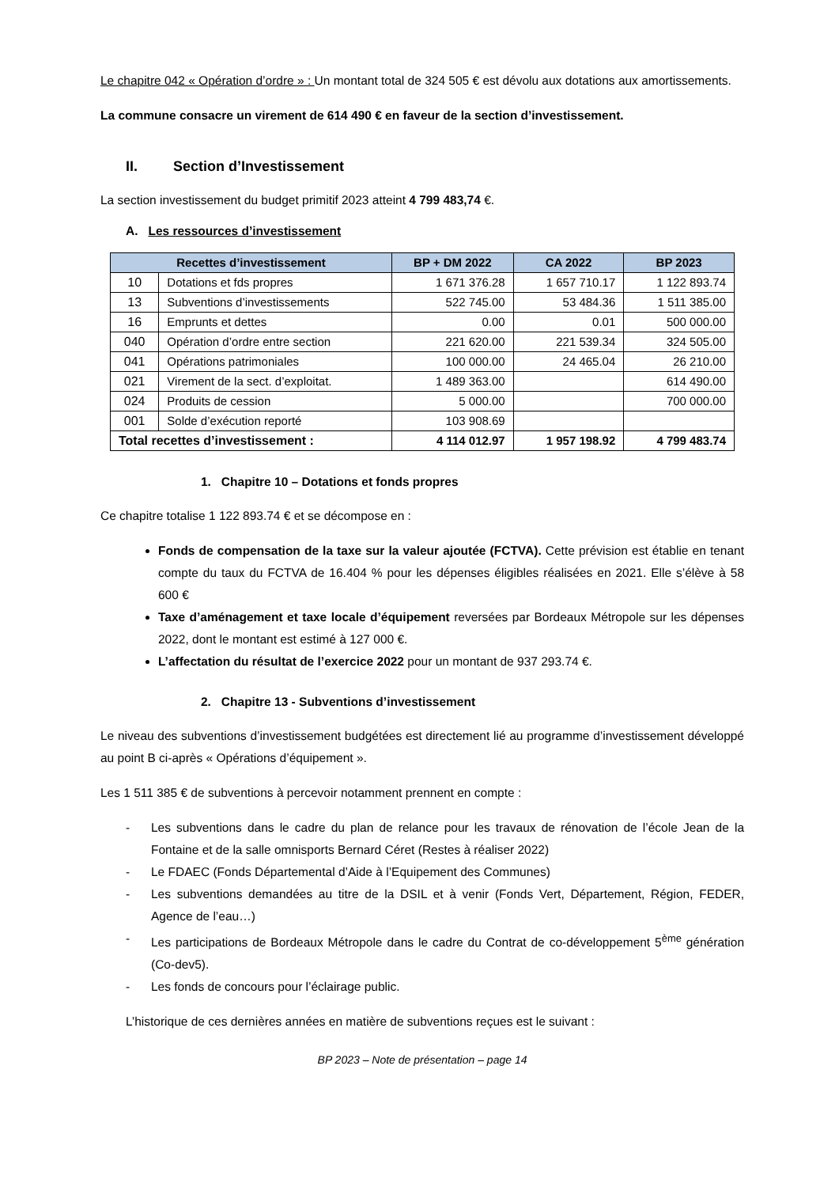Le chapitre 042 « Opération d’ordre » : Un montant total de 324 505 € est dévolu aux dotations aux amortissements.
La commune consacre un virement de 614 490 € en faveur de la section d’investissement.
II. Section d’Investissement
La section investissement du budget primitif 2023 atteint 4 799 483,74 €.
A. Les ressources d’investissement
| Recettes d’investissement | | BP + DM 2022 | CA 2022 | BP 2023 |
| --- | --- | --- | --- | --- |
| 10 | Dotations et fds propres | 1 671 376.28 | 1 657 710.17 | 1 122 893.74 |
| 13 | Subventions d’investissements | 522 745.00 | 53 484.36 | 1 511 385.00 |
| 16 | Emprunts et dettes | 0.00 | 0.01 | 500 000.00 |
| 040 | Opération d’ordre entre section | 221 620.00 | 221 539.34 | 324 505.00 |
| 041 | Opérations patrimoniales | 100 000.00 | 24 465.04 | 26 210.00 |
| 021 | Virement de la sect. d’exploitat. | 1 489 363.00 | | 614 490.00 |
| 024 | Produits de cession | 5 000.00 | | 700 000.00 |
| 001 | Solde d’exécution reporté | 103 908.69 | | |
| Total recettes d’investissement : | | 4 114 012.97 | 1 957 198.92 | 4 799 483.74 |
1. Chapitre 10 – Dotations et fonds propres
Ce chapitre totalise 1 122 893.74 € et se décompose en :
Fonds de compensation de la taxe sur la valeur ajoutée (FCTVA). Cette prévision est établie en tenant compte du taux du FCTVA de 16.404 % pour les dépenses éligibles réalisées en 2021. Elle s’élève à 58 600 €
Taxe d’aménagement et taxe locale d’équipement reversées par Bordeaux Métropole sur les dépenses 2022, dont le montant est estimé à 127 000 €.
L’affectation du résultat de l’exercice 2022 pour un montant de 937 293.74 €.
2. Chapitre 13 - Subventions d’investissement
Le niveau des subventions d’investissement budgétées est directement lié au programme d’investissement développé au point B ci-après « Opérations d’équipement ».
Les 1 511 385 € de subventions à percevoir notamment prennent en compte :
- Les subventions dans le cadre du plan de relance pour les travaux de rénovation de l’école Jean de la Fontaine et de la salle omnisports Bernard Céret (Restes à réaliser 2022)
- Le FDAEC (Fonds Départemental d’Aide à l’Equipement des Communes)
- Les subventions demandées au titre de la DSIL et à venir (Fonds Vert, Département, Région, FEDER, Agence de l’eau…)
- Les participations de Bordeaux Métropole dans le cadre du Contrat de co-développement 5<sup>ème</sup> génération (Co-dev5).
- Les fonds de concours pour l’éclairage public.
L’historique de ces dernières années en matière de subventions reçues est le suivant :
BP 2023 – Note de présentation – page 14